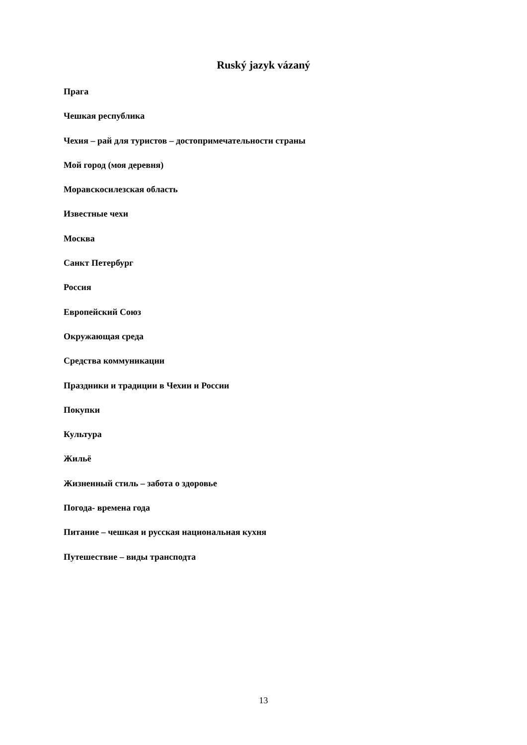Ruský jazyk vázaný
Прага
Чешкая республика
Чехия – рай для туристов – достопримечательности страны
Мой город (моя деревня)
Моравскосилезская область
Известные чехи
Москва
Санкт Петербург
Россия
Европейский Союз
Окружающая среда
Средства коммуникации
Праздники и традиции в Чехии и России
Покупки
Культура
Жильё
Жизненный стиль – забота о здоровье
Погода- времена года
Питание – чешкая и русская национальная кухня
Путешествие – виды транcподта
13